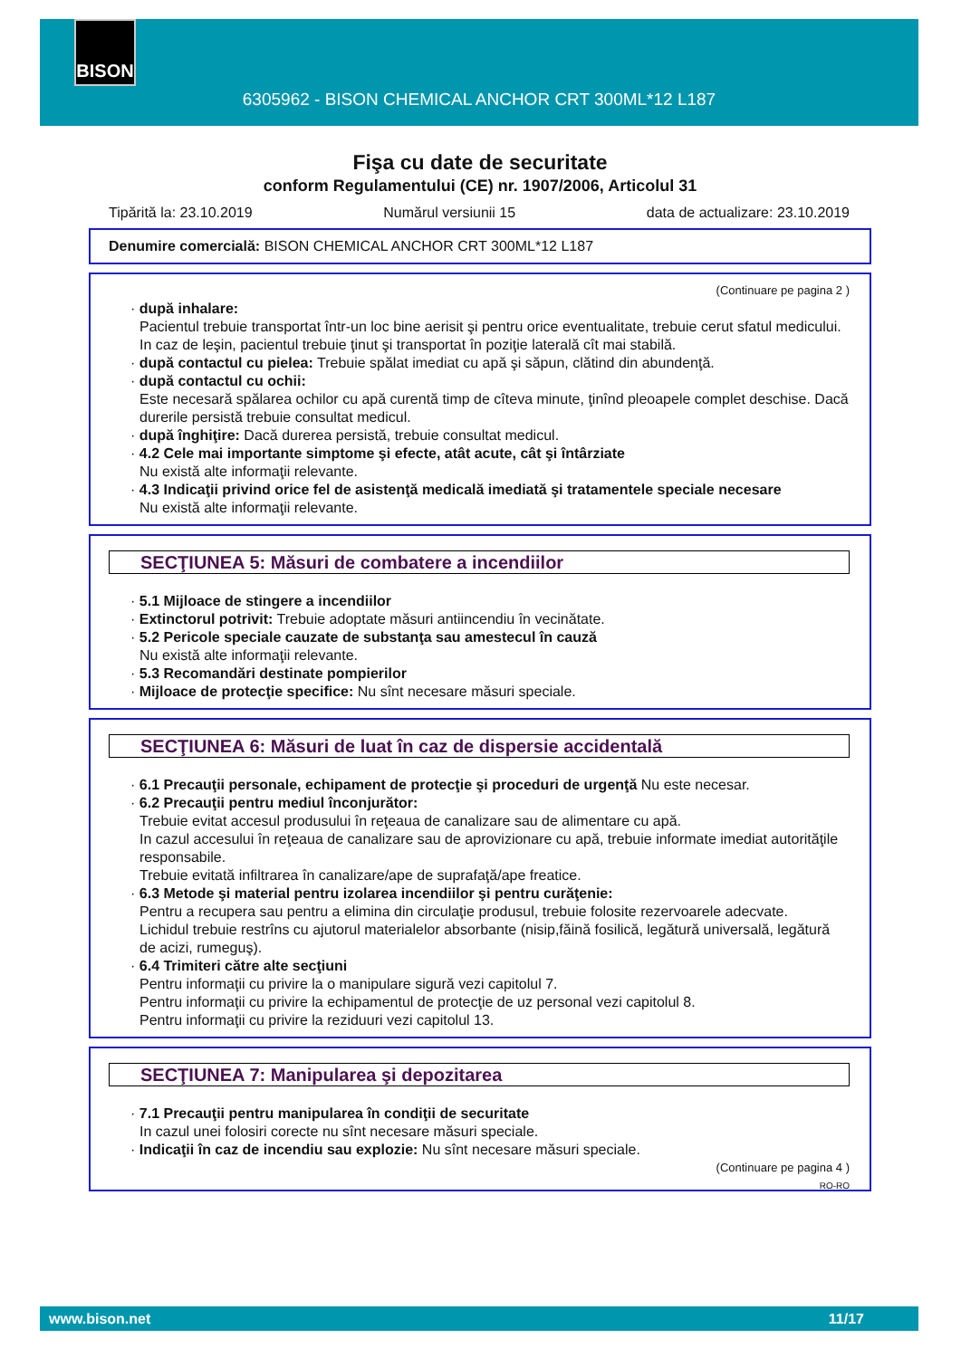BISON
6305962 - BISON CHEMICAL ANCHOR CRT 300ML*12 L187
Fişa cu date de securitate
conform Regulamentului (CE) nr. 1907/2006, Articolul 31
Tipărită la: 23.10.2019 Numărul versiunii 15 data de actualizare: 23.10.2019
Denumire comercială: BISON CHEMICAL ANCHOR CRT 300ML*12 L187
(Continuare pe pagina 2 )
· după inhalare:
Pacientul trebuie transportat într-un loc bine aerisit şi pentru orice eventualitate, trebuie cerut sfatul medicului.
In caz de leşin, pacientul trebuie ţinut şi transportat în poziţie laterală cît mai stabilă.
· după contactul cu pielea: Trebuie spălat imediat cu apă şi săpun, clătind din abundenţă.
· după contactul cu ochii:
Este necesară spălarea ochilor cu apă curentă timp de cîteva minute, ţinînd pleoapele complet deschise. Dacă durerile persistă trebuie consultat medicul.
· după înghiţire: Dacă durerea persistă, trebuie consultat medicul.
· 4.2 Cele mai importante simptome şi efecte, atât acute, cât şi întârziate
Nu există alte informaţii relevante.
· 4.3 Indicaţii privind orice fel de asistenţă medicală imediată şi tratamentele speciale necesare
Nu există alte informaţii relevante.
SECŢIUNEA 5: Măsuri de combatere a incendiilor
· 5.1 Mijloace de stingere a incendiilor
· Extinctorul potrivit: Trebuie adoptate măsuri antiincendiu în vecinătate.
· 5.2 Pericole speciale cauzate de substanţa sau amestecul în cauză
Nu există alte informaţii relevante.
· 5.3 Recomandări destinate pompierilor
· Mijloace de protecţie specifice: Nu sînt necesare măsuri speciale.
SECŢIUNEA 6: Măsuri de luat în caz de dispersie accidentală
· 6.1 Precauţii personale, echipament de protecţie şi proceduri de urgenţă Nu este necesar.
· 6.2 Precauţii pentru mediul înconjurător:
Trebuie evitat accesul produsului în reţeaua de canalizare sau de alimentare cu apă.
In cazul accesului în reţeaua de canalizare sau de aprovizionare cu apă, trebuie informate imediat autorităţile responsabile.
Trebuie evitată infiltrarea în canalizare/ape de suprafaţă/ape freatice.
· 6.3 Metode şi material pentru izolarea incendiilor şi pentru curăţenie:
Pentru a recupera sau pentru a elimina din circulaţie produsul, trebuie folosite rezervoarele adecvate.
Lichidul trebuie restrîns cu ajutorul materialelor absorbante (nisip,făină fosilică, legătură universală, legătură de acizi, rumeguş).
· 6.4 Trimiteri către alte secţiuni
Pentru informaţii cu privire la o manipulare sigură vezi capitolul 7.
Pentru informaţii cu privire la echipamentul de protecţie de uz personal vezi capitolul 8.
Pentru informaţii cu privire la reziduuri vezi capitolul 13.
SECŢIUNEA 7: Manipularea şi depozitarea
· 7.1 Precauţii pentru manipularea în condiţii de securitate
In cazul unei folosiri corecte nu sînt necesare măsuri speciale.
· Indicaţii în caz de incendiu sau explozie: Nu sînt necesare măsuri speciale.
(Continuare pe pagina 4 )
RO-RO
www.bison.net 11/17